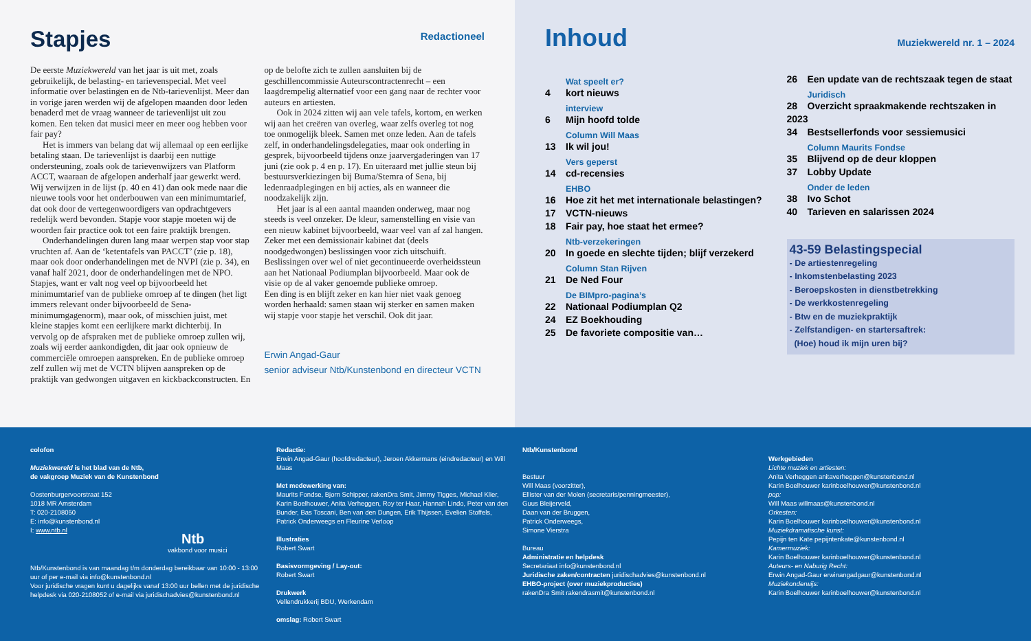Stapjes
Redactioneel
De eerste Muziekwereld van het jaar is uit met, zoals gebruikelijk, de belasting- en tarievenspecial. Met veel informatie over belastingen en de Ntb-tarievenlijst. Meer dan in vorige jaren werden wij de afgelopen maanden door leden benaderd met de vraag wanneer de tarievenlijst uit zou komen. Een teken dat musici meer en meer oog hebben voor fair pay?
Het is immers van belang dat wij allemaal op een eerlijke betaling staan. De tarievenlijst is daarbij een nuttige ondersteuning, zoals ook de tarievenwijzers van Platform ACCT, waaraan de afgelopen anderhalf jaar gewerkt werd. Wij verwijzen in de lijst (p. 40 en 41) dan ook mede naar die nieuwe tools voor het onderbouwen van een minimumtarief, dat ook door de vertegenwoordigers van opdrachtgevers redelijk werd bevonden. Stapje voor stapje moeten wij de woorden fair practice ook tot een faire praktijk brengen.
Onderhandelingen duren lang maar werpen stap voor stap vruchten af. Aan de ‘ketentafels van PACCT’ (zie p. 18), maar ook door onderhandelingen met de NVPI (zie p. 34), en vanaf half 2021, door de onderhandelingen met de NPO. Stapjes, want er valt nog veel op bijvoorbeeld het minimumtarief van de publieke omroep af te dingen (het ligt immers relevant onder bijvoorbeeld de Sena-minimumgagenorm), maar ook, of misschien juist, met kleine stapjes komt een eerlijkere markt dichterbij. In vervolg op de afspraken met de publieke omroep zullen wij, zoals wij eerder aankondigden, dit jaar ook opnieuw de commerciële omroepen aanspreken. En de publieke omroep zelf zullen wij met de VCTN blijven aanspreken op de praktijk van gedwongen uitgaven en kickbackconstructen. En op de belofte zich te zullen aansluiten bij de geschillencommissie Auteurscontractenrecht – een laagdrempelig alternatief voor een gang naar de rechter voor auteurs en artiesten.
Ook in 2024 zitten wij aan vele tafels, kortom, en werken wij aan het creëren van overleg, waar zelfs overleg tot nog toe onmogelijk bleek. Samen met onze leden. Aan de tafels zelf, in onderhandelingsdelegaties, maar ook onderling in gesprek, bijvoorbeeld tijdens onze jaarvergaderingen van 17 juni (zie ook p. 4 en p. 17). En uiteraard met jullie steun bij bestuursverkiezingen bij Buma/Stemra of Sena, bij ledenraadplegingen en bij acties, als en wanneer die noodzakelijk zijn.
Het jaar is al een aantal maanden onderweg, maar nog steeds is veel onzeker. De kleur, samenstelling en visie van een nieuw kabinet bijvoorbeeld, waar veel van af zal hangen. Zeker met een demissionair kabinet dat (deels noodgedwongen) beslissingen voor zich uitschuift. Beslissingen over wel of niet gecontinueerde overheidssteun aan het Nationaal Podiumplan bijvoorbeeld. Maar ook de visie op de al vaker genoemde publieke omroep.
Een ding is en blijft zeker en kan hier niet vaak genoeg worden herhaald: samen staan wij sterker en samen maken wij stapje voor stapje het verschil. Ook dit jaar.
Erwin Angad-Gaur
senior adviseur Ntb/Kunstenbond en directeur VCTN
Inhoud
Muziekwereld nr. 1 – 2024
Wat speelt er?
4 kort nieuws
interview
6 Mijn hoofd tolde
Column Will Maas
13 Ik wil jou!
Vers geperst
14 cd-recensies
EHBO
16 Hoe zit het met internationale belastingen?
17 VCTN-nieuws
18 Fair pay, hoe staat het ermee?
Ntb-verzekeringen
20 In goede en slechte tijden; blijf verzekerd
Column Stan Rijven
21 De Ned Four
De BIMpro-pagina’s
22 Nationaal Podiumplan Q2
24 EZ Boekhouding
25 De favoriete compositie van…
26 Een update van de rechtszaak tegen de staat
Juridisch
28 Overzicht spraakmakende rechtszaken in 2023
34 Bestsellerfonds voor sessiemusici
Column Maurits Fondse
35 Blijvend op de deur kloppen
37 Lobby Update
Onder de leden
38 Ivo Schot
40 Tarieven en salarissen 2024
43-59 Belastingspecial
- De artiestenregeling
- Inkomstenbelasting 2023
- Beroepskosten in dienstbetrekking
- De werkkostenregeling
- Btw en de muziekpraktijk
- Zelfstandigen- en startersaftrek:
(Hoe) houd ik mijn uren bij?
colofon
Muziekwereld is het blad van de Ntb,
de vakgroep Muziek van de Kunstenbond
Oostenburgervoorstraat 152
1018 MR Amsterdam
T: 020-2108050
E: info@kunstenbond.nl
I: www.ntb.nl
Ntb
vakbond voor musici
Ntb/Kunstenbond is van maandag t/m donderdag bereikbaar van 10:00 - 13:00 uur of per e-mail via info@kunstenbond.nl
Voor juridische vragen kunt u dagelijks vanaf 13:00 uur bellen met de juridische helpdesk via 020-2108052 of e-mail via juridischadvies@kunstenbond.nl
Redactie:
Erwin Angad-Gaur (hoofdredacteur), Jeroen Akkermans (eindredacteur) en Will Maas
Met medewerking van:
Maurits Fondse, Bjorn Schipper, rakenDra Smit, Jimmy Tigges, Michael Klier, Karin Boelhouwer, Anita Verheggen, Roy ter Haar, Hannah Lindo, Peter van den Bunder, Bas Toscani, Ben van den Dungen, Erik Thijssen, Evelien Stoffels, Patrick Onderweegs en Fleurine Verloop
Illustraties
Robert Swart
Basisvormgeving / Lay-out:
Robert Swart
Drukwerk
Vellendrukkerij BDU, Werkendam
omslag: Robert Swart
Ntb/Kunstenbond
Bestuur
Will Maas (voorzitter),
Ellister van der Molen (secretaris/penningmeester),
Guus Bleijerveld,
Daan van der Bruggen,
Patrick Onderweegs,
Simone Vierstra
Bureau
Administratie en helpdesk
Secretariaat info@kunstenbond.nl
Juridische zaken/contracten juridischadvies@kunstenbond.nl
EHBO-project (over muziekproducties)
rakenDra Smit rakendrasmit@kunstenbond.nl
Werkgebieden
Lichte muziek en artiesten:
Anita Verheggen anitaverheggen@kunstenbond.nl
Karin Boelhouwer karinboelhouwer@kunstenbond.nl
pop:
Will Maas willmaas@kunstenbond.nl
Orkesten:
Karin Boelhouwer karinboelhouwer@kunstenbond.nl
Muziekdramatische kunst:
Pepijn ten Kate pepijntenkate@kunstenbond.nl
Kamermuziek:
Karin Boelhouwer karinboelhouwer@kunstenbond.nl
Auteurs- en Naburig Recht:
Erwin Angad-Gaur erwinangadgaur@kunstenbond.nl
Muziekonderwijs:
Karin Boelhouwer karinboelhouwer@kunstenbond.nl